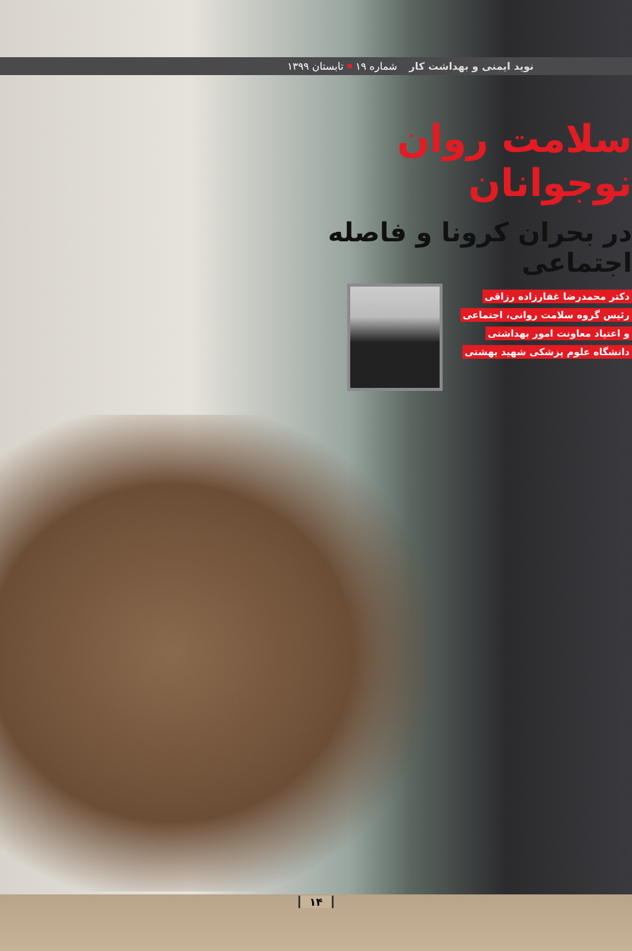نوید ایمنی و بهداشت کار شماره ۱۹ تابستان ۱۳۹۹
سلامت روان نوجوانان
در بحران کرونا و فاصله اجتماعی
دکتر محمدرضا غفارزاده رزاقی
رئیس گروه سلامت روانی، اجتماعی
و اعتیاد معاونت امور بهداشتی
دانشگاه علوم پزشکی شهید بهشتی
۱۴